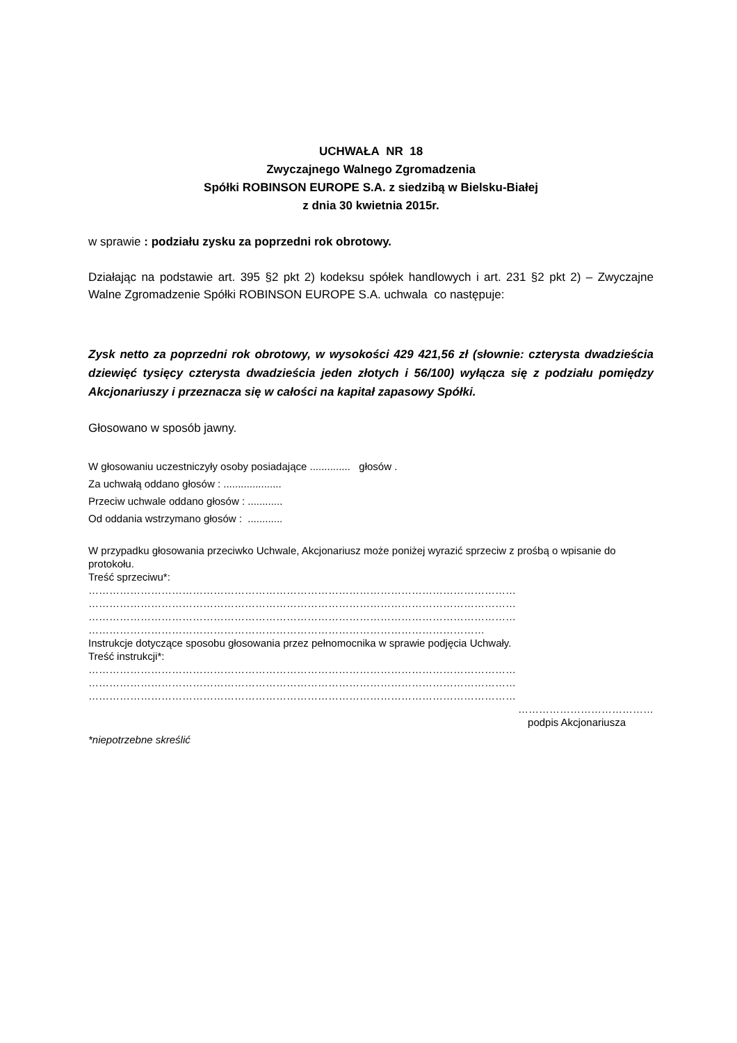UCHWAŁA NR 18
Zwyczajnego Walnego Zgromadzenia
Spółki ROBINSON EUROPE S.A. z siedzibą w Bielsku-Białej
z dnia 30 kwietnia 2015r.
w sprawie : podziału zysku za poprzedni rok obrotowy.
Działając na podstawie art. 395 §2 pkt 2) kodeksu spółek handlowych i art. 231 §2 pkt 2) – Zwyczajne Walne Zgromadzenie Spółki ROBINSON EUROPE S.A. uchwala co następuje:
Zysk netto za poprzedni rok obrotowy, w wysokości 429 421,56 zł (słownie: czterysta dwadzieścia dziewięć tysięcy czterysta dwadzieścia jeden złotych i 56/100) wyłącza się z podziału pomiędzy Akcjonariuszy i przeznacza się w całości na kapitał zapasowy Spółki.
Głosowano w sposób jawny.
W głosowaniu uczestniczyły osoby posiadające .............. głosów .
Za uchwałą oddano głosów : ....................
Przeciw uchwale oddano głosów : ............
Od oddania wstrzymano głosów : ............
W przypadku głosowania przeciwko Uchwale, Akcjonariusz może poniżej wyrazić sprzeciw z prośbą o wpisanie do protokołu.
Treść sprzeciwu*:
……………………………………………………………………………………………………………
……………………………………………………………………………………………………………
……………………………………………………………………………………………………………
……………………………………………………………………………………………………
Instrukcje dotyczące sposobu głosowania przez pełnomocnika w sprawie podjęcia Uchwały.
Treść instrukcji*:
……………………………………………………………………………………………………………
……………………………………………………………………………………………………………
……………………………………………………………………………………………………………
…………………………………
podpis Akcjonariusza
*niepotrzebne skreślić